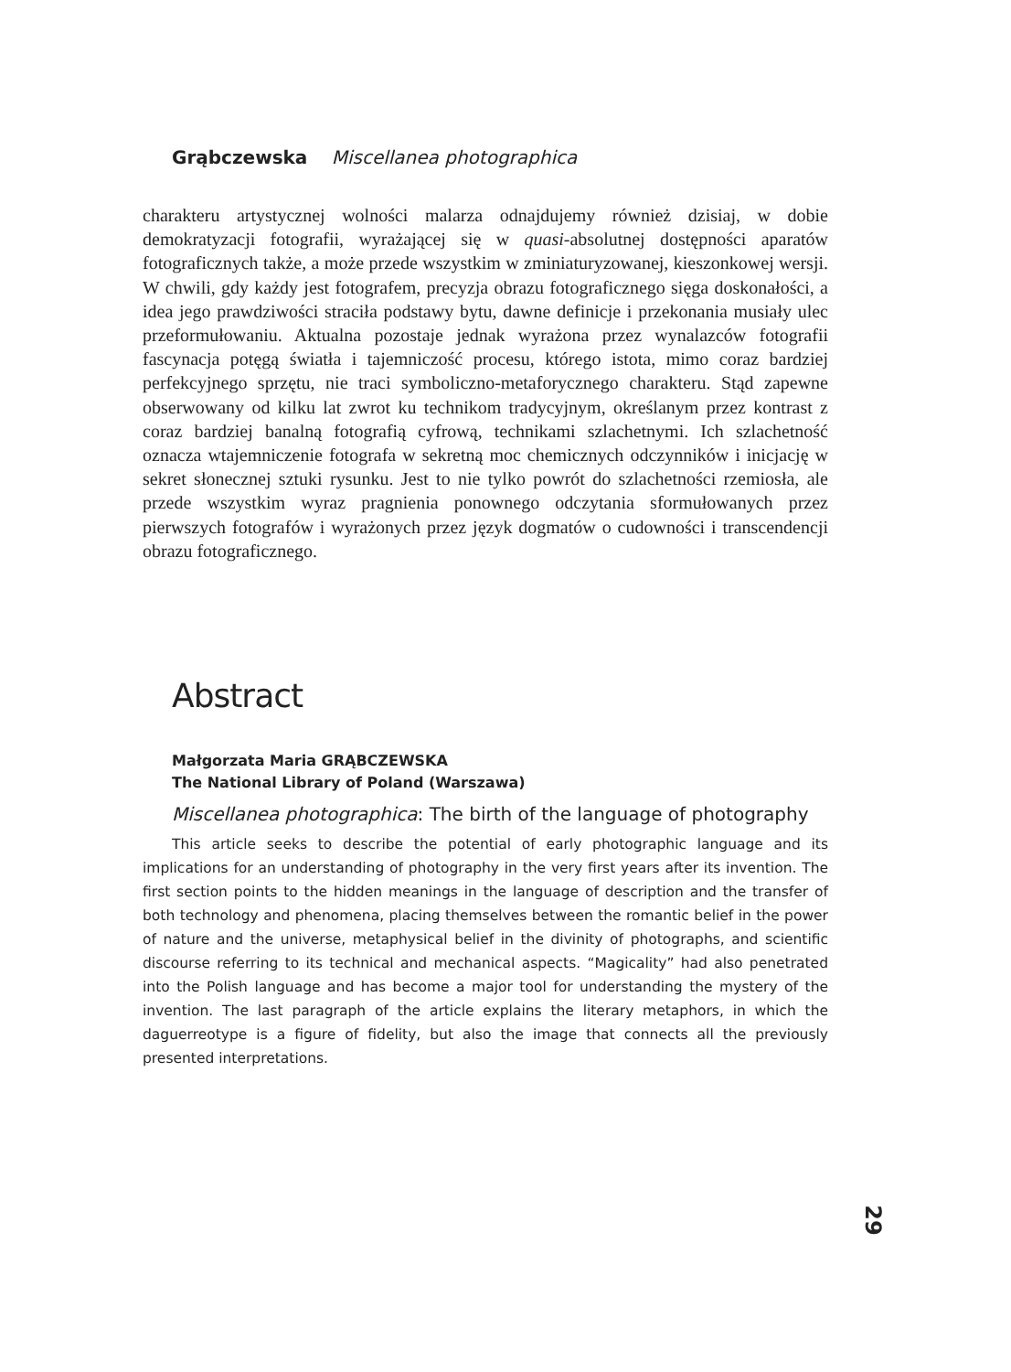Grąbczewska Miscellanea photographica
charakteru artystycznej wolności malarza odnajdujemy również dzisiaj, w dobie demokratyzacji fotografii, wyrażającej się w quasi-absolutnej dostępności aparatów fotograficznych także, a może przede wszystkim w zminiaturyzowanej, kieszonkowej wersji. W chwili, gdy każdy jest fotografem, precyzja obrazu fotograficznego sięga doskonałości, a idea jego prawdziwości straciła podstawy bytu, dawne definicje i przekonania musiały ulec przeformułowaniu. Aktualna pozostaje jednak wyrażona przez wynalazców fotografii fascynacja potęgą światła i tajemniczość procesu, którego istota, mimo coraz bardziej perfekcyjnego sprzętu, nie traci symboliczno-metaforycznego charakteru. Stąd zapewne obserwowany od kilku lat zwrot ku technikom tradycyjnym, określanym przez kontrast z coraz bardziej banalną fotografią cyfrową, technikami szlachetnymi. Ich szlachetność oznacza wtajemniczenie fotografa w sekretną moc chemicznych odczynników i inicjację w sekret słonecznej sztuki rysunku. Jest to nie tylko powrót do szlachetności rzemiosła, ale przede wszystkim wyraz pragnienia ponownego odczytania sformułowanych przez pierwszych fotografów i wyrażonych przez język dogmatów o cudowności i transcendencji obrazu fotograficznego.
Abstract
Małgorzata Maria GRĄBCZEWSKA
The National Library of Poland (Warszawa)
Miscellanea photographica: The birth of the language of photography
This article seeks to describe the potential of early photographic language and its implications for an understanding of photography in the very first years after its invention. The first section points to the hidden meanings in the language of description and the transfer of both technology and phenomena, placing themselves between the romantic belief in the power of nature and the universe, metaphysical belief in the divinity of photographs, and scientific discourse referring to its technical and mechanical aspects. “Magicality” had also penetrated into the Polish language and has become a major tool for understanding the mystery of the invention. The last paragraph of the article explains the literary metaphors, in which the daguerreotype is a figure of fidelity, but also the image that connects all the previously presented interpretations.
29